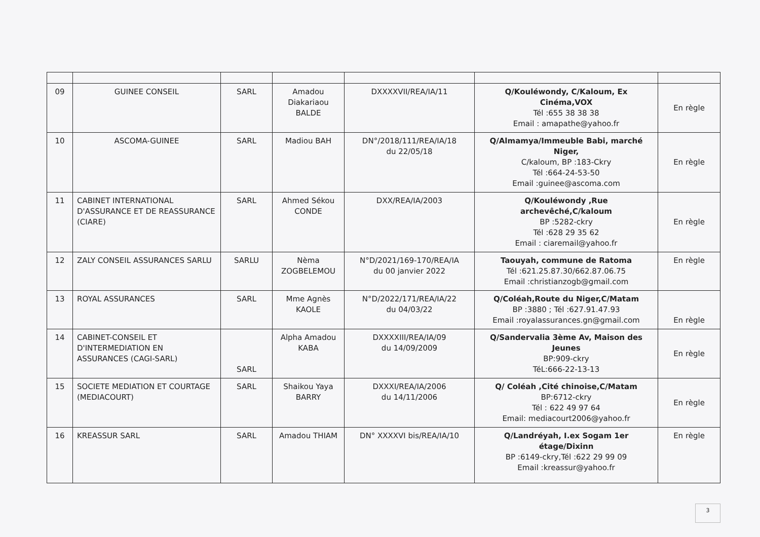| 09 | GUINEE CONSEIL | SARL | Amadou Diakariaou BALDE | DXXXXVII/REA/IA/11 | Q/Kouléwondy, C/Kaloum, Ex Cinéma,VOX Tél :655 38 38 38 Email : amapathe@yahoo.fr | En règle |
| 10 | ASCOMA-GUINEE | SARL | Madiou BAH | DN°/2018/111/REA/IA/18 du 22/05/18 | Q/Almamya/Immeuble Babi, marché Niger, C/kaloum, BP :183-Ckry Tél :664-24-53-50 Email :guinee@ascoma.com | En règle |
| 11 | CABINET INTERNATIONAL D'ASSURANCE ET DE REASSURANCE (CIARE) | SARL | Ahmed Sékou CONDE | DXX/REA/IA/2003 | Q/Kouléwondy ,Rue archevêché,C/kaloum BP :5282-ckry Tél :628 29 35 62 Email : ciaremail@yahoo.fr | En règle |
| 12 | ZALY CONSEIL ASSURANCES SARLU | SARLU | Nèma ZOGBELEMOU | N°D/2021/169-170/REA/IA du 00 janvier 2022 | Taouyah, commune de Ratoma Tél :621.25.87.30/662.87.06.75 Email :christianzogb@gmail.com | En règle |
| 13 | ROYAL ASSURANCES | SARL | Mme Agnès KAOLE | N°D/2022/171/REA/IA/22 du 04/03/22 | Q/Coléah,Route du Niger,C/Matam BP :3880 ; Tél :627.91.47.93 Email :royalassurances.gn@gmail.com | En règle |
| 14 | CABINET-CONSEIL ET D'INTERMEDIATION EN ASSURANCES (CAGI-SARL) | SARL | Alpha Amadou KABA | DXXXXIII/REA/IA/09 du 14/09/2009 | Q/Sandervalia 3ème Av, Maison des Jeunes BP:909-ckry TéL:666-22-13-13 | En règle |
| 15 | SOCIETE MEDIATION ET COURTAGE (MEDIACOURT) | SARL | Shaikou Yaya BARRY | DXXXI/REA/IA/2006 du 14/11/2006 | Q/ Coléah ,Cité chinoise,C/Matam BP:6712-ckry Tél : 622 49 97 64 Email: mediacourt2006@yahoo.fr | En règle |
| 16 | KREASSUR SARL | SARL | Amadou THIAM | DN° XXXXVI bis/REA/IA/10 | Q/Landréyah, I.ex Sogam 1er étage/Dixinn BP :6149-ckry,Tél :622 29 99 09 Email :kreassur@yahoo.fr | En règle |
3